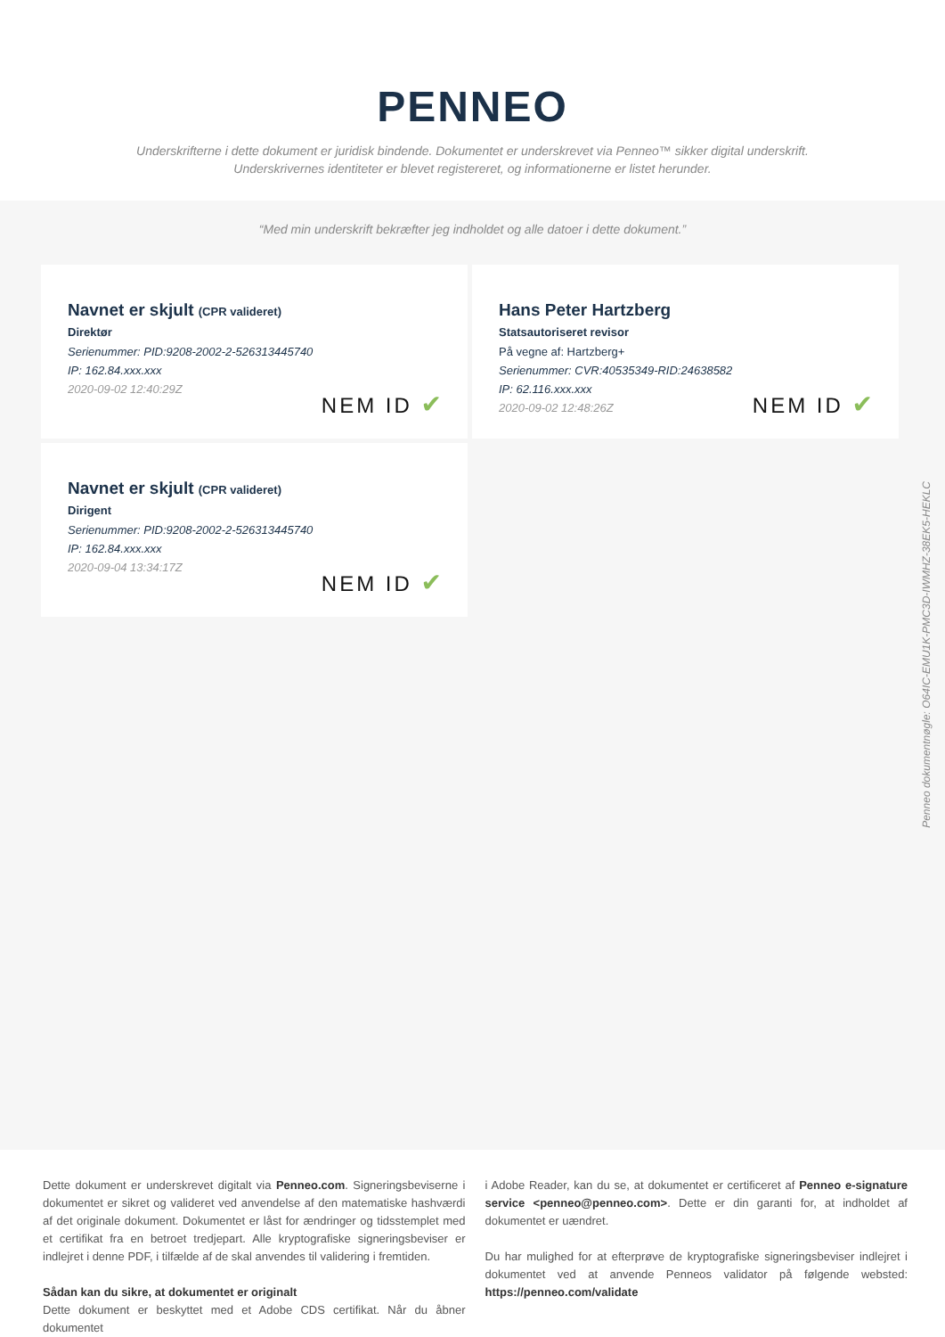PENNEO
Underskrifterne i dette dokument er juridisk bindende. Dokumentet er underskrevet via Penneo™ sikker digital underskrift.
Underskrivernes identiteter er blevet registereret, og informationerne er listet herunder.
“Med min underskrift bekræfter jeg indholdet og alle datoer i dette dokument.”
Navnet er skjult (CPR valideret)
Direktør
Serienummer: PID:9208-2002-2-526313445740
IP: 162.84.xxx.xxx
2020-09-02 12:40:29Z
NEM ID ✔
Hans Peter Hartzberg
Statsautoriseret revisor
På vegne af: Hartzberg+
Serienummer: CVR:40535349-RID:24638582
IP: 62.116.xxx.xxx
2020-09-02 12:48:26Z
NEM ID ✔
Navnet er skjult (CPR valideret)
Dirigent
Serienummer: PID:9208-2002-2-526313445740
IP: 162.84.xxx.xxx
2020-09-04 13:34:17Z
NEM ID ✔
Penneo dokumentnøgle: O64IC-EMU1K-PMC3D-IWMHZ-38EK5-HEKLC
Dette dokument er underskrevet digitalt via Penneo.com. Signeringsbeviserne i dokumentet er sikret og valideret ved anvendelse af den matematiske hashværdi af det originale dokument. Dokumentet er låst for ændringer og tidsstemplet med et certifikat fra en betroet tredjepart. Alle kryptografiske signeringsbeviser er indlejret i denne PDF, i tilfælde af de skal anvendes til validering i fremtiden.
Sådan kan du sikre, at dokumentet er originalt
Dette dokument er beskyttet med et Adobe CDS certifikat. Når du åbner dokumentet
i Adobe Reader, kan du se, at dokumentet er certificeret af Penneo e-signature service <penneo@penneo.com>. Dette er din garanti for, at indholdet af dokumentet er uændret.
Du har mulighed for at efterprøve de kryptografiske signeringsbeviser indlejret i dokumentet ved at anvende Penneos validator på følgende websted: https://penneo.com/validate